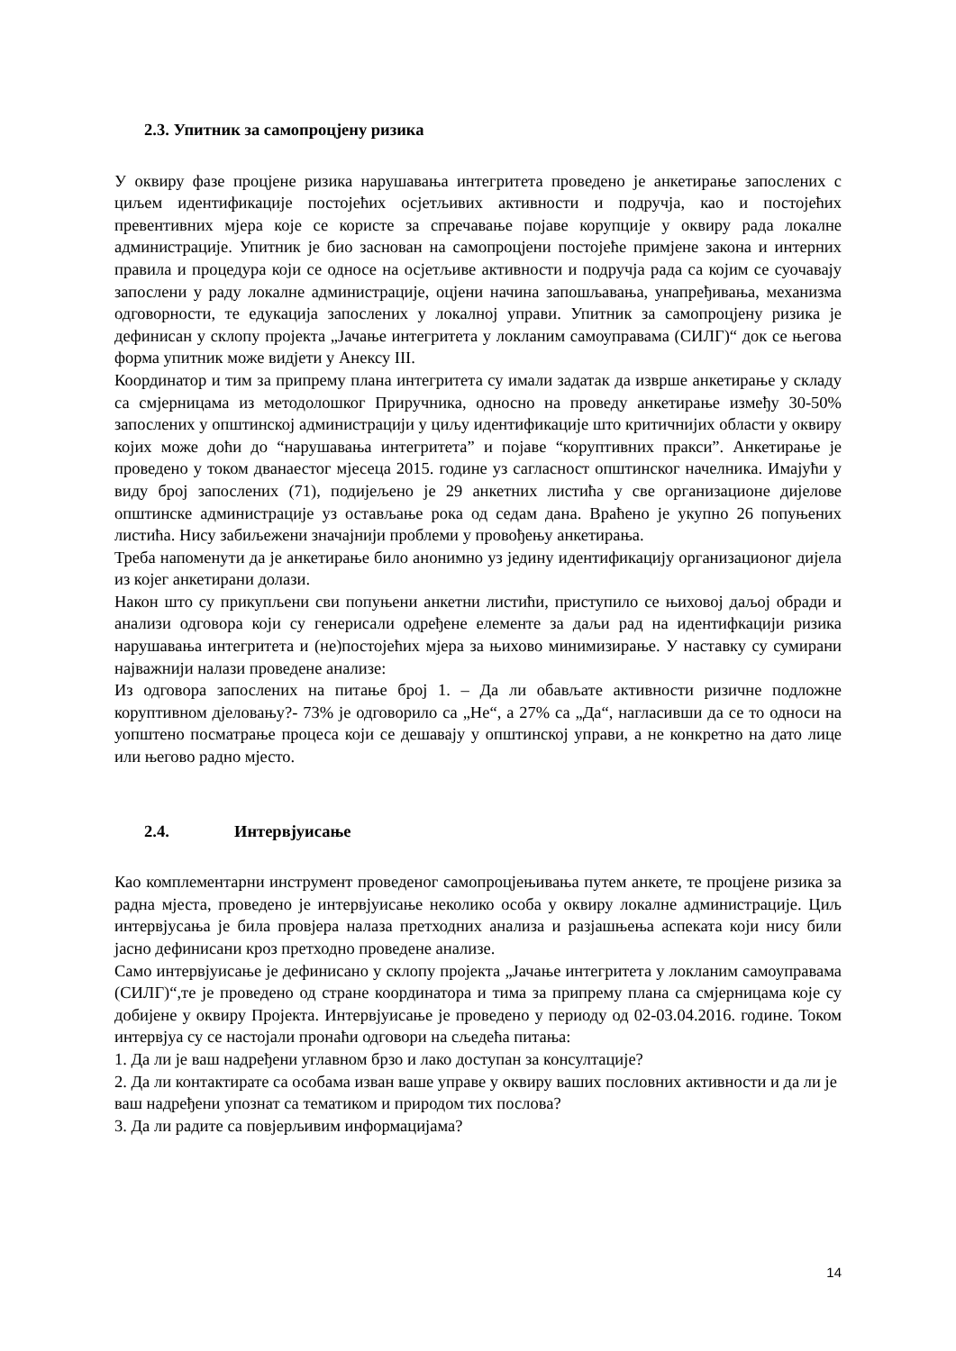2.3. Упитник за самопроцјену ризика
У оквиру фазе процјене ризика нарушавања интегритета проведено је анкетирање запослених с циљем идентификације постојећих осјетљивих активности и подручја, као и постојећих превентивних мјера које се користе за спречавање појаве корупције у оквиру рада локалне администрације. Упитник је био заснован на самопроцјени постојеће примјене закона и интерних правила и процедура који се односе на осјетљиве активности и подручја рада са којим се суочавају запослени у раду локалне администрације, оцјени начина запошљавања, унапређивања, механизма одговорности, те едукација запослених у локалној управи. Упитник за самопроцјену ризика је дефинисан у склопу пројекта „Јачање интегритета у локланим самоуправама (СИЛГ)“ док се његова форма упитник може видјети у Анексу III.
Координатор и тим за припрему плана интегритета су имали задатак да изврше анкетирање у складу са смјерницама из методолошког Приручника, односно на проведу анкетирање између 30-50% запослених у општинској администрацији у циљу идентификације што критичнијих области у оквиру којих може доћи до “нарушавања интегритета” и појаве “коруптивних пракси”. Анкетирање је проведено у током дванаестог мјесеца 2015. године уз сагласност општинског начелника. Имајући у виду број запослених (71), подијељено је 29 анкетних листића у све организационе дијелове општинске администрације уз остављање рока од седам дана. Враћено је укупно 26 попуњених листића. Нису забиљежени значајнији проблеми у провођењу анкетирања.
Треба напоменути да је анкетирање било анонимно уз једину идентификацију организационог дијела из којег анкетирани долази.
Након што су прикупљени сви попуњени анкетни листићи, приступило се њиховој даљој обради и анализи одговора који су генерисали одређене елементе за даљи рад на идентифкацији ризика нарушавања интегритета и (не)постојећих мјера за њихово минимизирање. У наставку су сумирани најважнији налази проведене анализе:
Из одговора запослених на питање број 1. – Да ли обављате активности ризичне подложне коруптивном дјеловању?- 73% је одговорило са „Не“, а 27% са „Да“, нагласивши да се то односи на уопштено посматрање процеса који се дешавају у општинској управи, а не конкретно на дато лице или његово радно мјесто.
2.4. Интервјуисање
Као комплементарни инструмент проведеног самопроцјењивања путем анкете, те процјене ризика за радна мјеста, проведено је интервјуисање неколико особа у оквиру локалне администрације. Циљ интервјусања је била провјера налаза претходних анализа и разјашњења аспеката који нису били јасно дефинисани кроз претходно проведене анализе.
Само интервјуисање је дефинисано у склопу пројекта „Јачање интегритета у локланим самоуправама (СИЛГ)“,те је проведено од стране координатора и тима за припрему плана са смјерницама које су добијене у оквиру Пројекта. Интервјуисање је проведено у периоду од 02-03.04.2016. године. Током интервјуа су се настојали пронаћи одговори на сљедећа питања:
1. Да ли је ваш надређени углавном брзо и лако доступан за консултације?
2. Да ли контактирате са особама изван ваше управе у оквиру ваших пословних активности и да ли је ваш надређени упознат са тематиком и природом тих послова?
3. Да ли радите са повјерљивим информацијама?
14